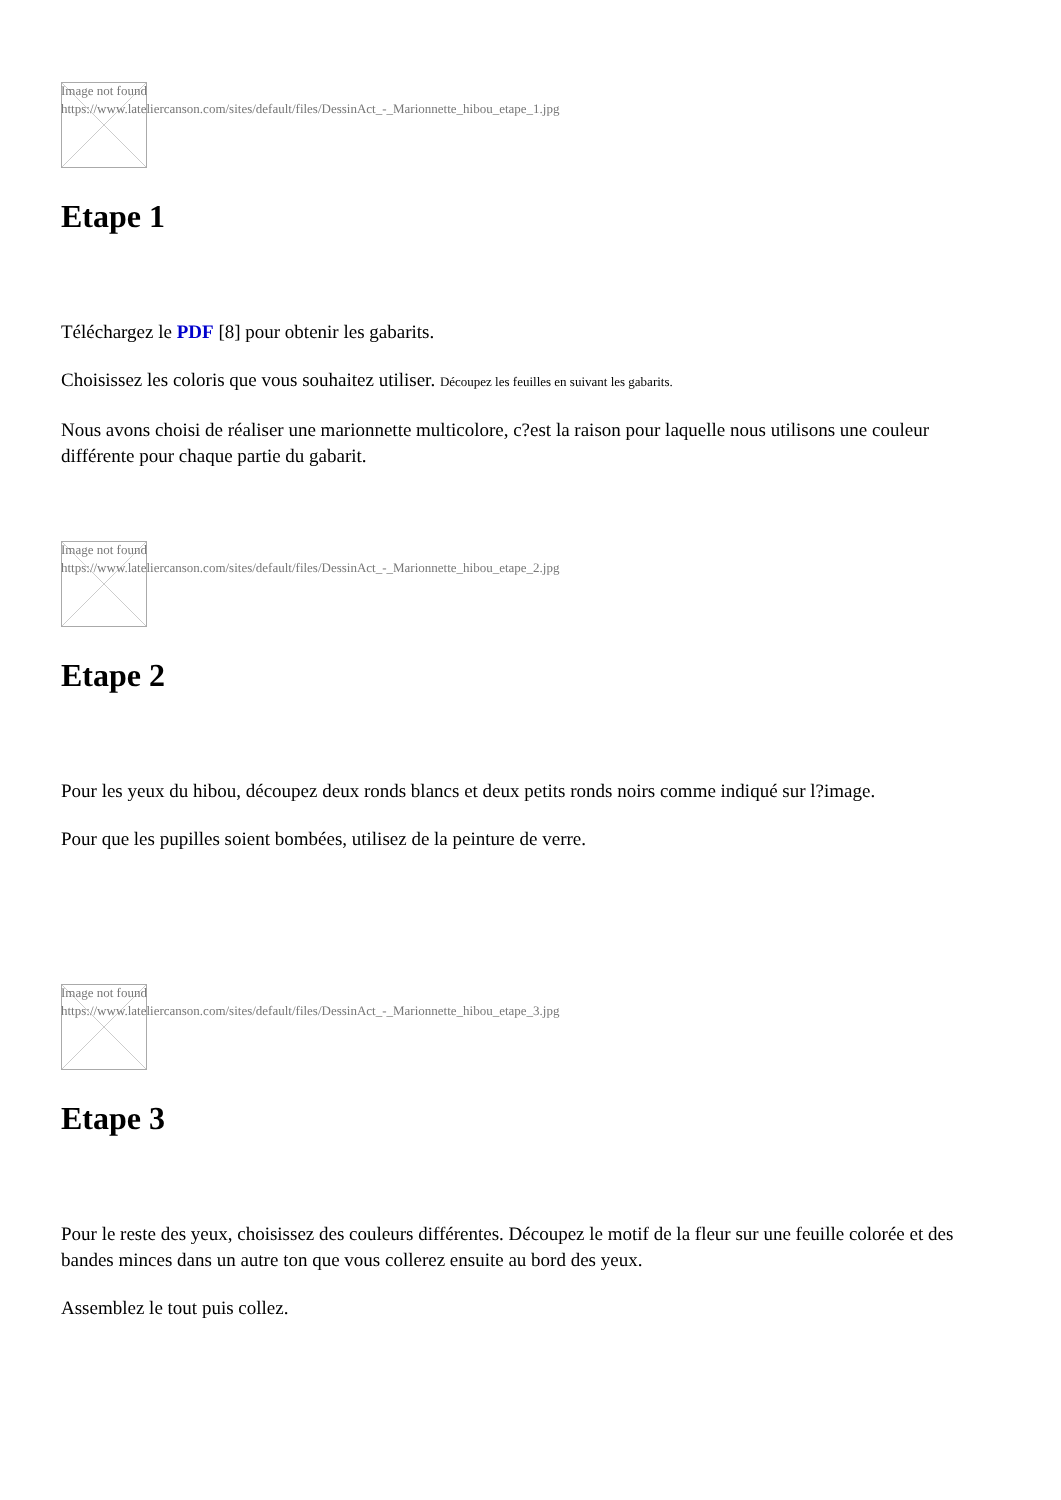Image not found
https://www.lateliercanson.com/sites/default/files/DessinAct_-_Marionnette_hibou_etape_1.jpg
Etape 1
Téléchargez le PDF [8] pour obtenir les gabarits.
Choisissez les coloris que vous souhaitez utiliser. Découpez les feuilles en suivant les gabarits.
Nous avons choisi de réaliser une marionnette multicolore, c?est la raison pour laquelle nous utilisons une couleur différente pour chaque partie du gabarit.
Image not found
https://www.lateliercanson.com/sites/default/files/DessinAct_-_Marionnette_hibou_etape_2.jpg
Etape 2
Pour les yeux du hibou, découpez deux ronds blancs et deux petits ronds noirs comme indiqué sur l?image.
Pour que les pupilles soient bombées, utilisez de la peinture de verre.
Image not found
https://www.lateliercanson.com/sites/default/files/DessinAct_-_Marionnette_hibou_etape_3.jpg
Etape 3
Pour le reste des yeux, choisissez des couleurs différentes. Découpez le motif de la fleur sur une feuille colorée et des bandes minces dans un autre ton que vous collerez ensuite au bord des yeux.
Assemblez le tout puis collez.